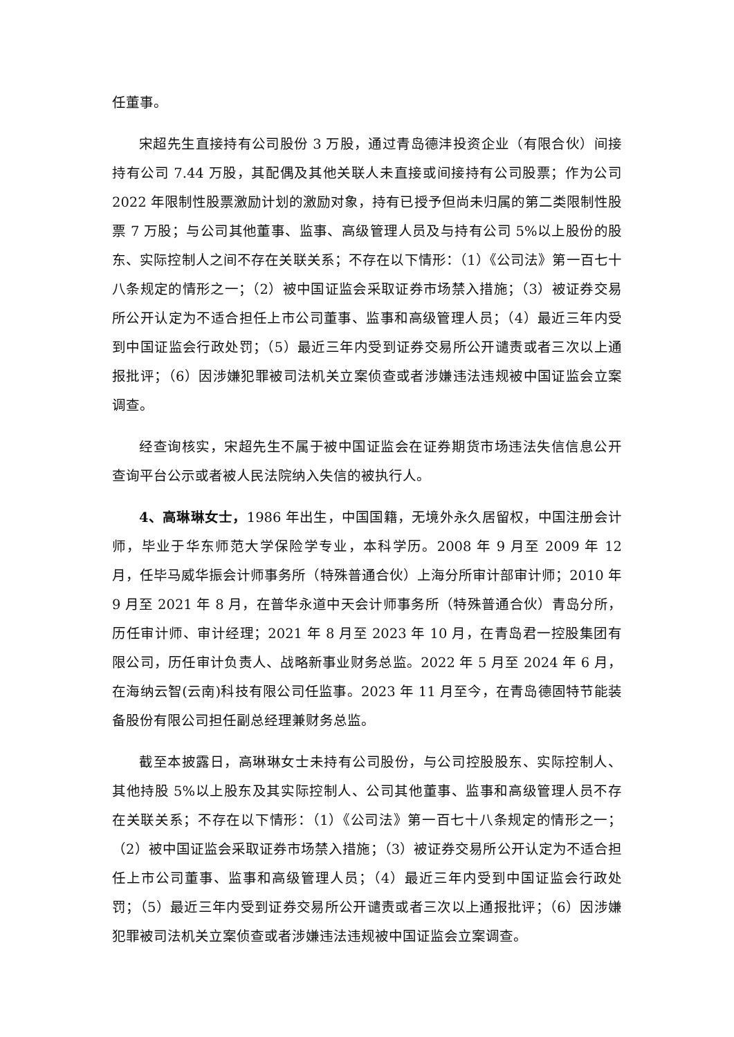任董事。
宋超先生直接持有公司股份 3 万股，通过青岛德沣投资企业（有限合伙）间接持有公司 7.44 万股，其配偶及其他关联人未直接或间接持有公司股票；作为公司 2022 年限制性股票激励计划的激励对象，持有已授予但尚未归属的第二类限制性股票 7 万股；与公司其他董事、监事、高级管理人员及与持有公司 5%以上股份的股东、实际控制人之间不存在关联关系；不存在以下情形：（1）《公司法》第一百七十八条规定的情形之一；（2）被中国证监会采取证券市场禁入措施；（3）被证券交易所公开认定为不适合担任上市公司董事、监事和高级管理人员；（4）最近三年内受到中国证监会行政处罚；（5）最近三年内受到证券交易所公开谴责或者三次以上通报批评；（6）因涉嫌犯罪被司法机关立案侦查或者涉嫌违法违规被中国证监会立案调查。
经查询核实，宋超先生不属于被中国证监会在证券期货市场违法失信信息公开查询平台公示或者被人民法院纳入失信的被执行人。
4、高琳琳女士，1986 年出生，中国国籍，无境外永久居留权，中国注册会计师，毕业于华东师范大学保险学专业，本科学历。2008 年 9 月至 2009 年 12 月，任毕马威华振会计师事务所（特殊普通合伙）上海分所审计部审计师；2010 年 9 月至 2021 年 8 月，在普华永道中天会计师事务所（特殊普通合伙）青岛分所，历任审计师、审计经理；2021 年 8 月至 2023 年 10 月，在青岛君一控股集团有限公司，历任审计负责人、战略新事业财务总监。2022 年 5 月至 2024 年 6 月，在海纳云智(云南)科技有限公司任监事。2023 年 11 月至今，在青岛德固特节能装备股份有限公司担任副总经理兼财务总监。
截至本披露日，高琳琳女士未持有公司股份，与公司控股股东、实际控制人、其他持股 5%以上股东及其实际控制人、公司其他董事、监事和高级管理人员不存在关联关系；不存在以下情形：（1）《公司法》第一百七十八条规定的情形之一；（2）被中国证监会采取证券市场禁入措施；（3）被证券交易所公开认定为不适合担任上市公司董事、监事和高级管理人员；（4）最近三年内受到中国证监会行政处罚；（5）最近三年内受到证券交易所公开谴责或者三次以上通报批评；（6）因涉嫌犯罪被司法机关立案侦查或者涉嫌违法违规被中国证监会立案调查。